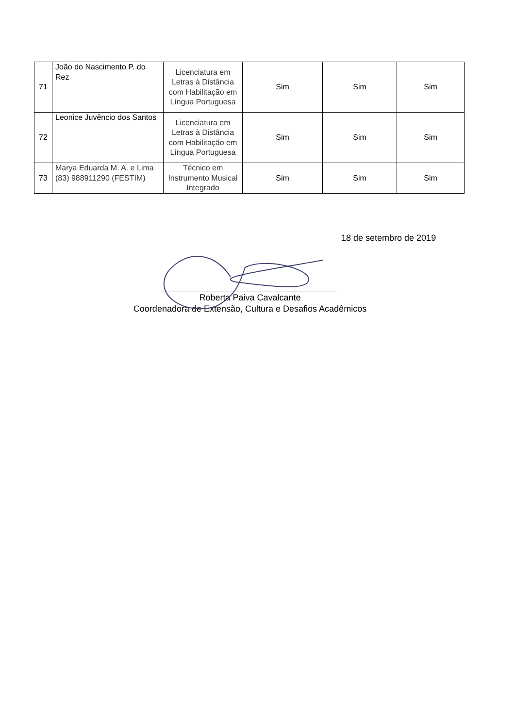| 71 | João do Nascimento P. do Rez | Licenciatura em Letras à Distância com Habilitação em Língua Portuguesa | Sim | Sim | Sim |
| 72 | Leonice Juvêncio dos Santos | Licenciatura em Letras à Distância com Habilitação em Língua Portuguesa | Sim | Sim | Sim |
| 73 | Marya Eduarda M. A. e Lima (83) 988911290 (FESTIM) | Técnico em Instrumento Musical Integrado | Sim | Sim | Sim |
18 de setembro de 2019
Roberta Paiva Cavalcante
Coordenadora de Extensão, Cultura e Desafios Acadêmicos